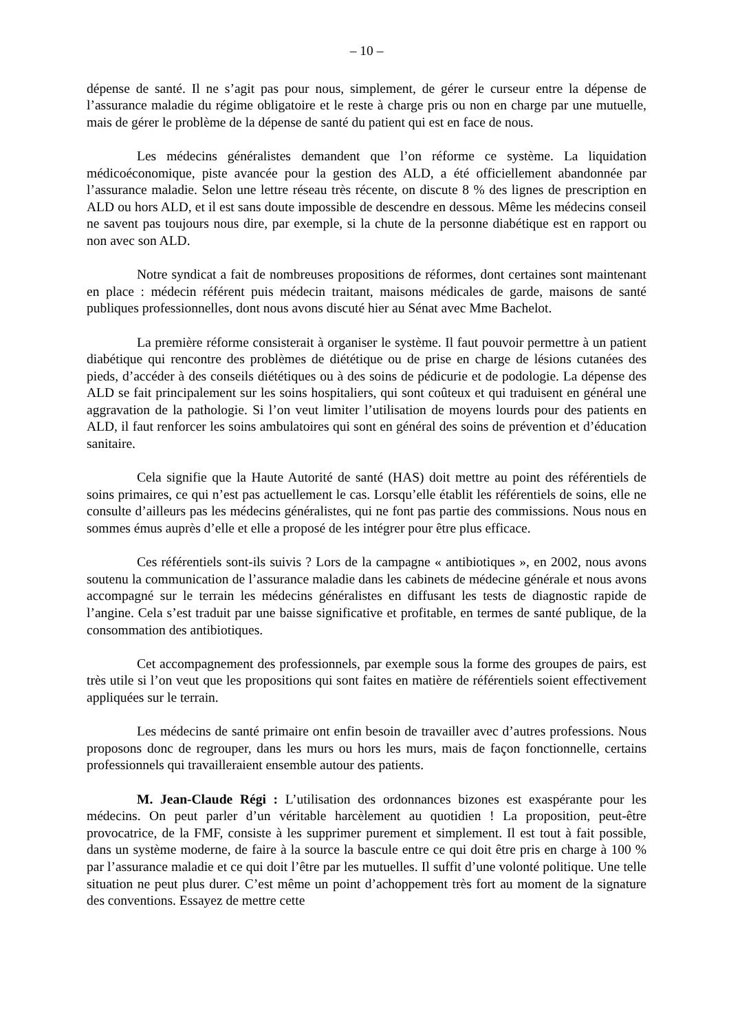– 10 –
dépense de santé. Il ne s’agit pas pour nous, simplement, de gérer le curseur entre la dépense de l’assurance maladie du régime obligatoire et le reste à charge pris ou non en charge par une mutuelle, mais de gérer le problème de la dépense de santé du patient qui est en face de nous.
Les médecins généralistes demandent que l’on réforme ce système. La liquidation médicoéconomique, piste avancée pour la gestion des ALD, a été officiellement abandonnée par l’assurance maladie. Selon une lettre réseau très récente, on discute 8 % des lignes de prescription en ALD ou hors ALD, et il est sans doute impossible de descendre en dessous. Même les médecins conseil ne savent pas toujours nous dire, par exemple, si la chute de la personne diabétique est en rapport ou non avec son ALD.
Notre syndicat a fait de nombreuses propositions de réformes, dont certaines sont maintenant en place : médecin référent puis médecin traitant, maisons médicales de garde, maisons de santé publiques professionnelles, dont nous avons discuté hier au Sénat avec Mme Bachelot.
La première réforme consisterait à organiser le système. Il faut pouvoir permettre à un patient diabétique qui rencontre des problèmes de diététique ou de prise en charge de lésions cutanées des pieds, d’accéder à des conseils diététiques ou à des soins de pédicurie et de podologie. La dépense des ALD se fait principalement sur les soins hospitaliers, qui sont coûteux et qui traduisent en général une aggravation de la pathologie. Si l’on veut limiter l’utilisation de moyens lourds pour des patients en ALD, il faut renforcer les soins ambulatoires qui sont en général des soins de prévention et d’éducation sanitaire.
Cela signifie que la Haute Autorité de santé (HAS) doit mettre au point des référentiels de soins primaires, ce qui n’est pas actuellement le cas. Lorsqu’elle établit les référentiels de soins, elle ne consulte d’ailleurs pas les médecins généralistes, qui ne font pas partie des commissions. Nous nous en sommes émus auprès d’elle et elle a proposé de les intégrer pour être plus efficace.
Ces référentiels sont-ils suivis ? Lors de la campagne « antibiotiques », en 2002, nous avons soutenu la communication de l’assurance maladie dans les cabinets de médecine générale et nous avons accompagné sur le terrain les médecins généralistes en diffusant les tests de diagnostic rapide de l’angine. Cela s’est traduit par une baisse significative et profitable, en termes de santé publique, de la consommation des antibiotiques.
Cet accompagnement des professionnels, par exemple sous la forme des groupes de pairs, est très utile si l’on veut que les propositions qui sont faites en matière de référentiels soient effectivement appliquées sur le terrain.
Les médecins de santé primaire ont enfin besoin de travailler avec d’autres professions. Nous proposons donc de regrouper, dans les murs ou hors les murs, mais de façon fonctionnelle, certains professionnels qui travailleraient ensemble autour des patients.
M. Jean-Claude Régi : L’utilisation des ordonnances bizones est exaspérante pour les médecins. On peut parler d’un véritable harcèlement au quotidien ! La proposition, peut-être provocatrice, de la FMF, consiste à les supprimer purement et simplement. Il est tout à fait possible, dans un système moderne, de faire à la source la bascule entre ce qui doit être pris en charge à 100 % par l’assurance maladie et ce qui doit l’être par les mutuelles. Il suffit d’une volonté politique. Une telle situation ne peut plus durer. C’est même un point d’achoppement très fort au moment de la signature des conventions. Essayez de mettre cette